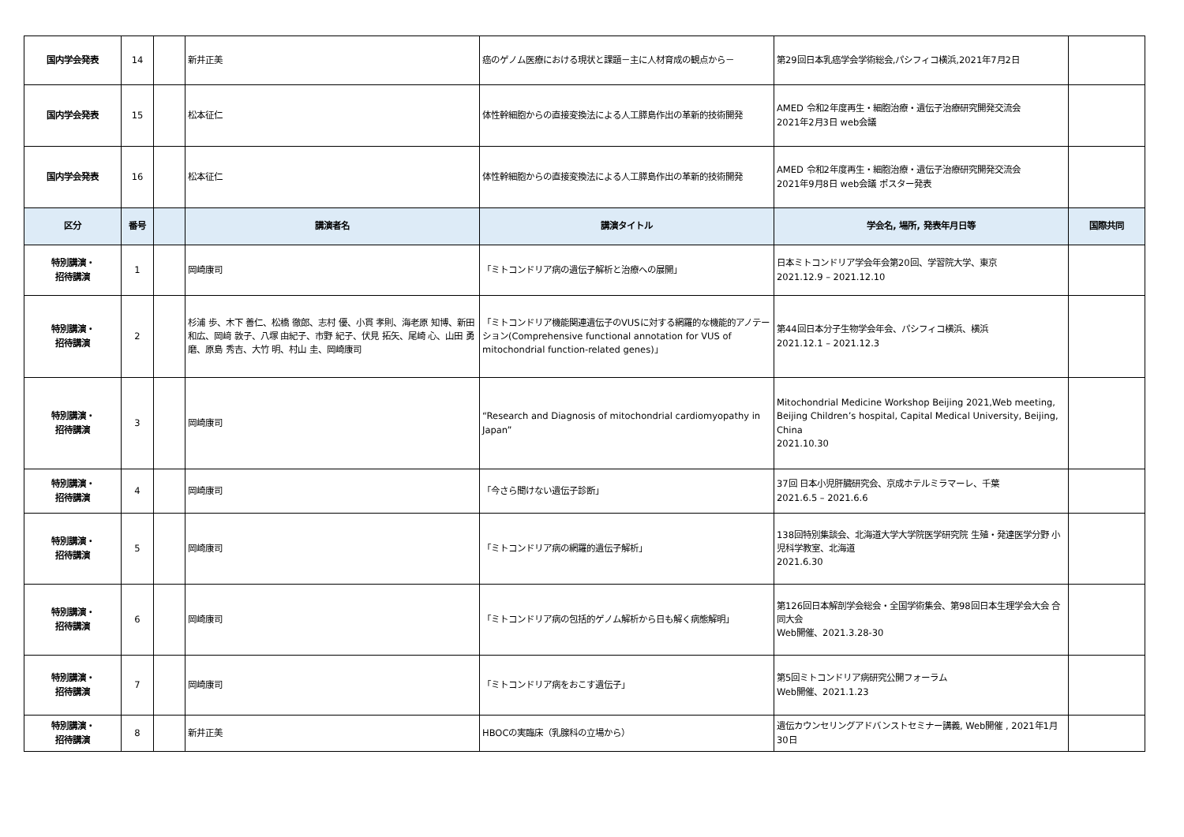| 国内学会発表 | 14 | | 新井正美 | 癌のゲノム医療における現状と課題－主に人材育成の観点から－ | 第29回日本乳癌学会学術総会,パシフィコ横浜,2021年7月2日 | |
| 国内学会発表 | 15 | | 松本征仁 | 体性幹細胞からの直接変換法による人工膵島作出の革新的技術開発 | AMED 令和2年度再生・細胞治療・遺伝子治療研究開発交流会 2021年2月3日 web会議 | |
| 国内学会発表 | 16 | | 松本征仁 | 体性幹細胞からの直接変換法による人工膵島作出の革新的技術開発 | AMED 令和2年度再生・細胞治療・遺伝子治療研究開発交流会 2021年9月8日 web会議 ポスター発表 | |
| 区分 | 番号 | | 講演者名 | 講演タイトル | 学会名, 場所, 発表年月日等 | 国際共同 |
| 特別講演・ 招待講演 | 1 | | 岡崎康司 | 「ミトコンドリア病の遺伝子解析と治療への展開」 | 日本ミトコンドリア学会年会第20回、学習院大学、東京 2021.12.9 – 2021.12.10 | |
| 特別講演・ 招待講演 | 2 | | 杉浦 歩、木下 善仁、松橋 徹郎、志村 優、小貫 孝則、海老原 知博、新田 和広、岡﨑 敦子、八塚 由紀子、市野 紀子、伏見 拓矢、尾崎 心、山田 勇磨、原島 秀吉、大竹 明、村山 圭、岡崎康司 | 「ミトコンドリア機能関連遺伝子のVUSに対する網羅的な機能的アノテーション(Comprehensive functional annotation for VUS of mitochondrial function-related genes)」 | 第44回日本分子生物学会年会、パシフィコ横浜、横浜 2021.12.1 – 2021.12.3 | |
| 特別講演・ 招待講演 | 3 | | 岡崎康司 | “Research and Diagnosis of mitochondrial cardiomyopathy in Japan” | Mitochondrial Medicine Workshop Beijing 2021,Web meeting, Beijing Children’s hospital, Capital Medical University, Beijing, China 2021.10.30 | |
| 特別講演・ 招待講演 | 4 | | 岡崎康司 | 「今さら聞けない遺伝子診断」 | 37回 日本小児肝臓研究会、京成ホテルミラマーレ、千葉 2021.6.5 – 2021.6.6 | |
| 特別講演・ 招待講演 | 5 | | 岡崎康司 | 「ミトコンドリア病の網羅的遺伝子解析」 | 138回特別集談会、北海道大学大学院医学研究院 生殖・発達医学分野 小児科学教室、北海道 2021.6.30 | |
| 特別講演・ 招待講演 | 6 | | 岡崎康司 | 「ミトコンドリア病の包括的ゲノム解析から日も解く病態解明」 | 第126回日本解剖学会総会・全国学術集会、第98回日本生理学会大会 合同大会 Web開催、2021.3.28-30 | |
| 特別講演・ 招待講演 | 7 | | 岡崎康司 | 「ミトコンドリア病をおこす遺伝子」 | 第5回ミトコンドリア病研究公開フォーラム Web開催、2021.1.23 | |
| 特別講演・ 招待講演 | 8 | | 新井正美 | HBOCの実臨床（乳腺科の立場から） | 遺伝カウンセリングアドバンストセミナー講義, Web開催 , 2021年1月30日 | |